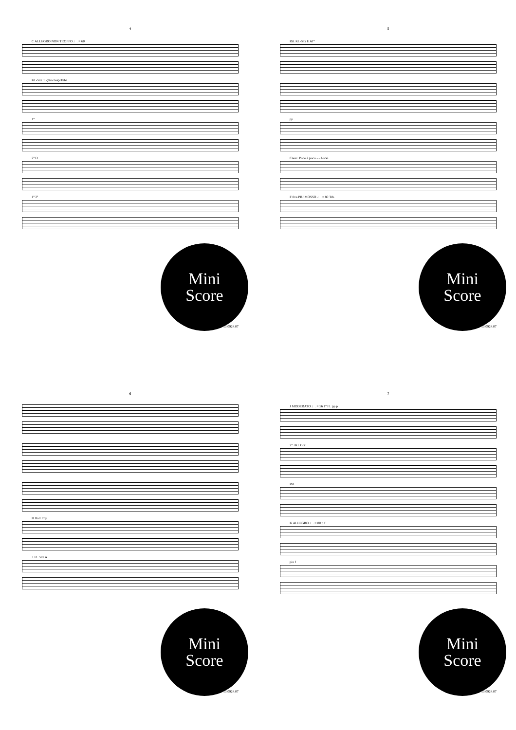4
C ALLEGRO NON TROPPO ♩. = 60
Kl.-Sax T.-(8va bas)-Tuba
1º
2º D
1º 2º
Mini
Score
13.0924.07
5
Rit. Kl.-Sax E ATº
pp
Cresc. Poco à poco - - Accel.
F 8va PIU MOSSO ♩. = 80 Trb.
Mini
Score
13.0924.07
6
H Rall. ff p
+ Fl. Sax A
Mini
Score
13.0924.07
7
J MODERATO ♩. = 56 1º Fl. pp p
2º +Kl. Cor
Rit.
K ALLEGRO ♩. = 80 p f
piu f
Mini
Score
13.0924.07